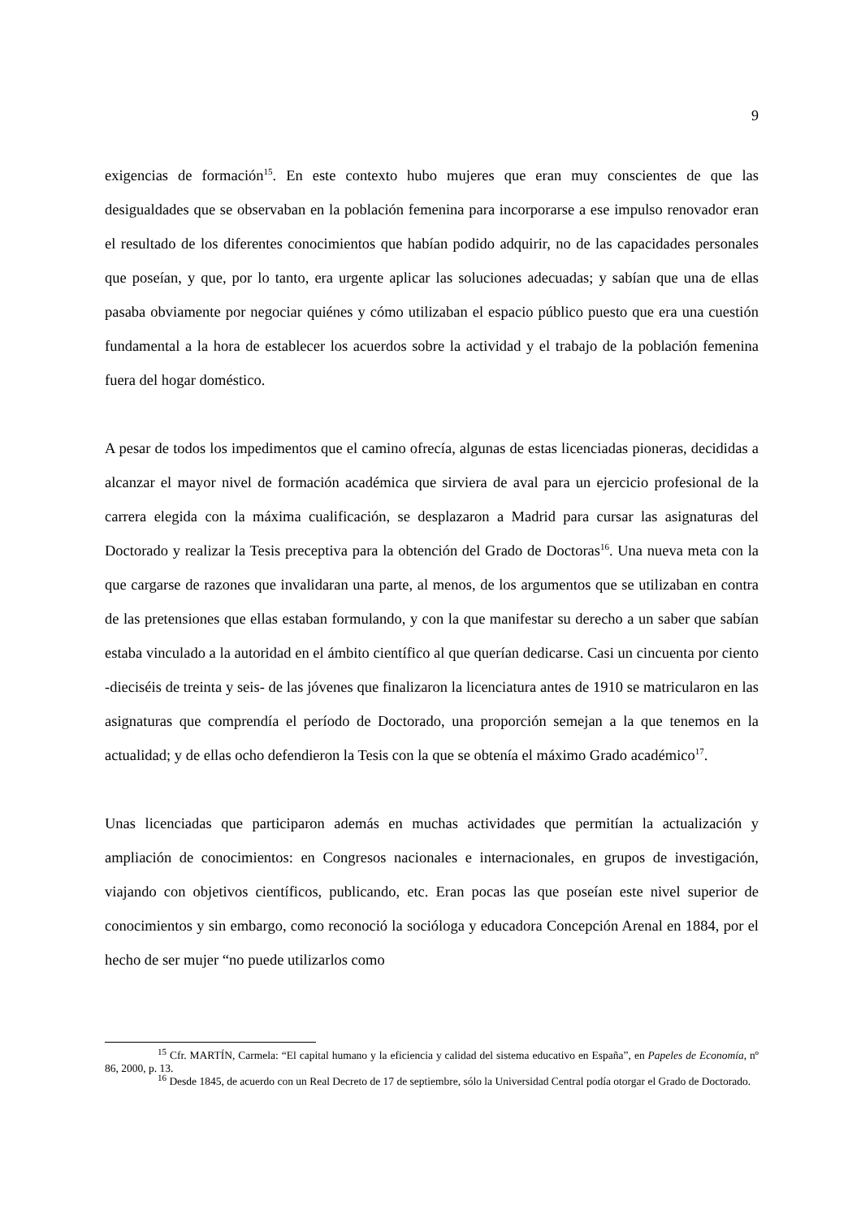9
exigencias de formación<sup>15</sup>. En este contexto hubo mujeres que eran muy conscientes de que las desigualdades que se observaban en la población femenina para incorporarse a ese impulso renovador eran el resultado de los diferentes conocimientos que habían podido adquirir, no de las capacidades personales que poseían, y que, por lo tanto, era urgente aplicar las soluciones adecuadas; y sabían que una de ellas pasaba obviamente por negociar quiénes y cómo utilizaban el espacio público puesto que era una cuestión fundamental a la hora de establecer los acuerdos sobre la actividad y el trabajo de la población femenina fuera del hogar doméstico.
A pesar de todos los impedimentos que el camino ofrecía, algunas de estas licenciadas pioneras, decididas a alcanzar el mayor nivel de formación académica que sirviera de aval para un ejercicio profesional de la carrera elegida con la máxima cualificación, se desplazaron a Madrid para cursar las asignaturas del Doctorado y realizar la Tesis preceptiva para la obtención del Grado de Doctoras<sup>16</sup>. Una nueva meta con la que cargarse de razones que invalidaran una parte, al menos, de los argumentos que se utilizaban en contra de las pretensiones que ellas estaban formulando, y con la que manifestar su derecho a un saber que sabían estaba vinculado a la autoridad en el ámbito científico al que querían dedicarse. Casi un cincuenta por ciento -dieciséis de treinta y seis- de las jóvenes que finalizaron la licenciatura antes de 1910 se matricularon en las asignaturas que comprendía el período de Doctorado, una proporción semejan a la que tenemos en la actualidad; y de ellas ocho defendieron la Tesis con la que se obtenía el máximo Grado académico<sup>17</sup>.
Unas licenciadas que participaron además en muchas actividades que permitían la actualización y ampliación de conocimientos: en Congresos nacionales e internacionales, en grupos de investigación, viajando con objetivos científicos, publicando, etc. Eran pocas las que poseían este nivel superior de conocimientos y sin embargo, como reconoció la socióloga y educadora Concepción Arenal en 1884, por el hecho de ser mujer “no puede utilizarlos como
<sup>15</sup> Cfr. MARTÍN, Carmela: “El capital humano y la eficiencia y calidad del sistema educativo en España”, en Papeles de Economía, nº 86, 2000, p. 13.
<sup>16</sup> Desde 1845, de acuerdo con un Real Decreto de 17 de septiembre, sólo la Universidad Central podía otorgar el Grado de Doctorado.